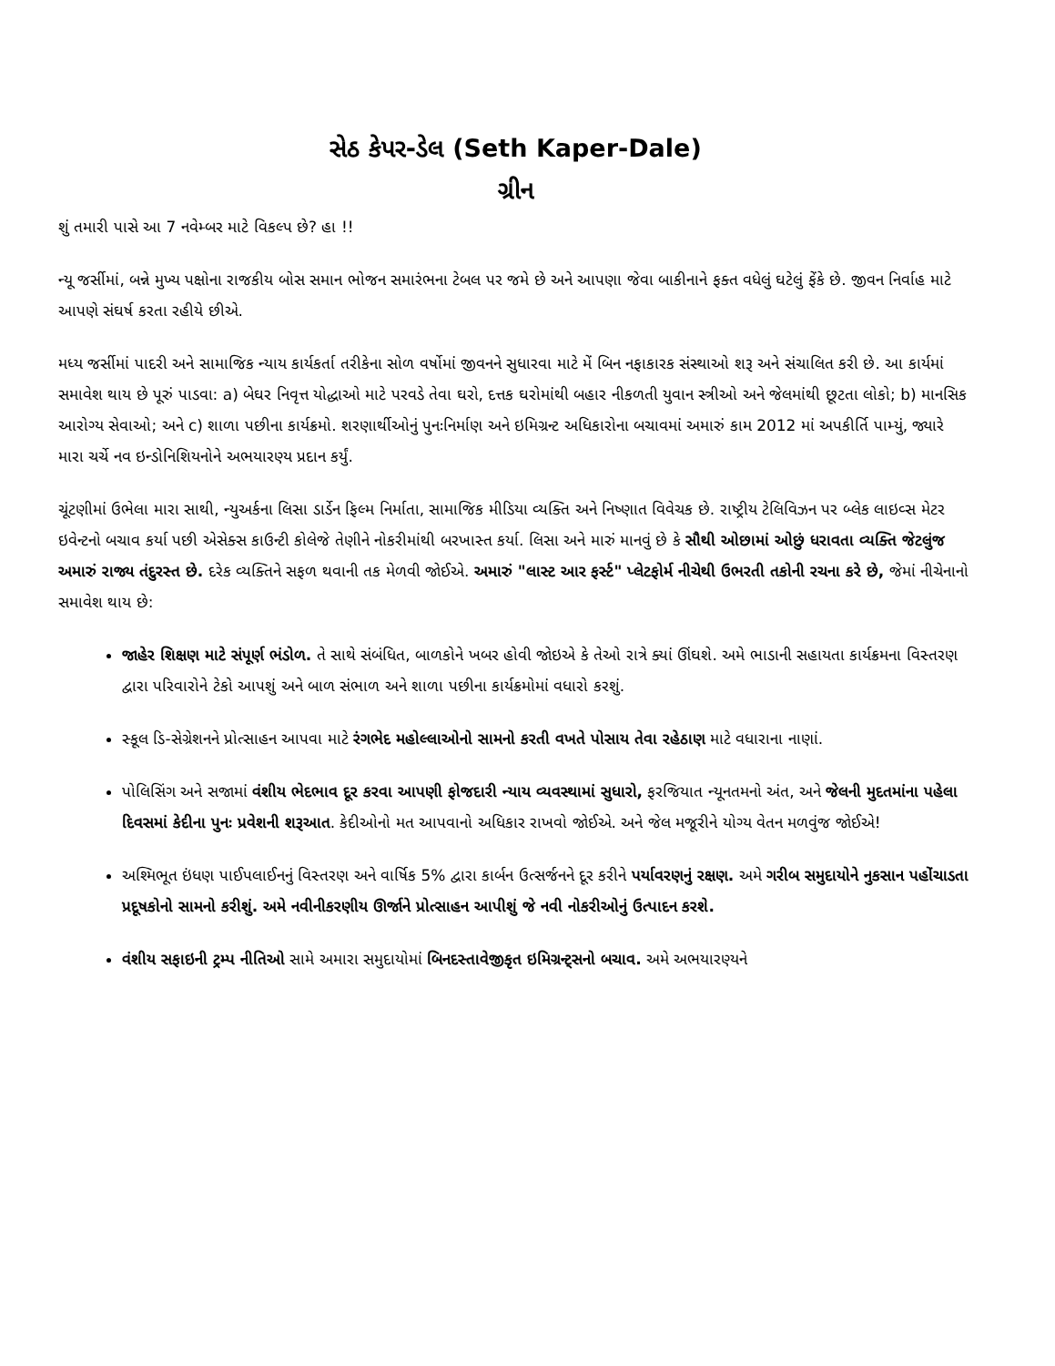સેઠ કેપર-ડેલ (Seth Kaper-Dale)
ગ્રીન
શું તમારી પાસે આ 7 નવેમ્બર માટે વિકલ્પ છે? હા !!
ન્યૂ જર્સીમાં, બન્ને મુખ્ય પક્ષોના રાજકીય બોસ સમાન ભોજન સમારંભના ટેબલ પર જમે છે અને આપણા જેવા બાકીનાને ફક્ત વધેલું ઘટેલું ફેંકે છે. જીવન નિર્વાહ માટે આપણે સંઘર્ષ કરતા રહીયે છીએ.
મધ્ય જર્સીમાં પાદરી અને સામાજિક ન્યાય કાર્યકર્તા તરીકેના સોળ વર્ષોમાં જીવનને સુધારવા માટે મેં બિન નફાકારક સંસ્થાઓ શરૂ અને સંચાલિત કરી છે. આ કાર્યમાં સમાવેશ થાય છે પૂરું પાડવા: a) બેઘર નિવૃત્ત યોદ્ધાઓ માટે પરવડે તેવા ઘરો, દત્તક ઘરોમાંથી બહાર નીકળતી યુવાન સ્ત્રીઓ અને જેલમાંથી છૂટતા લોકો; b) માનસિક આરોગ્ય સેવાઓ; અને c) શાળા પછીના કાર્યક્રમો. શરણાર્થીઓનું પુનઃનિર્માણ અને ઇમિગ્રન્ટ અધિકારોના બચાવમાં અમારું કામ 2012 માં અપકીર્તિ પામ્યું, જ્યારે મારા ચર્ચે નવ ઇન્ડોનિશિયનોને અભયારણ્ય પ્રદાન કર્યું.
ચૂંટણીમાં ઉભેલા મારા સાથી, ન્યુઅર્કના લિસા ડાર્ડેન ફિલ્મ નિર્માતા, સામાજિક મીડિયા વ્યક્તિ અને નિષ્ણાત વિવેચક છે. રાષ્ટ્રીય ટેલિવિઝન પર બ્લેક લાઇવ્સ મેટર ઇવેન્ટનો બચાવ કર્યા પછી એસેક્સ કાઉન્ટી કોલેજે તેણીને નોકરીમાંથી બરખાસ્ત કર્યા. લિસા અને મારું માનવું છે કે સૌથી ઓછામાં ઓછું ધરાવતા વ્યક્તિ જેટલુંજ અમારું રાજ્ય તંદુરસ્ત છે. દરેક વ્યક્તિને સફળ થવાની તક મેળવી જોઈએ. અમારું "લાસ્ટ આર ફર્સ્ટ" પ્લેટફોર્મ નીચેથી ઉભરતી તકોની રચના કરે છે, જેમાં નીચેનાનો સમાવેશ થાય છે:
જાહેર શિક્ષણ માટે સંપૂર્ણ ભંડોળ. તે સાથે સંબંધિત, બાળકોને ખબર હોવી જોઇએ કે તેઓ રાત્રે ક્યાં ઊંઘશે. અમે ભાડાની સહાયતા કાર્યક્રમના વિસ્તરણ દ્વારા પરિવારોને ટેકો આપશું અને બાળ સંભાળ અને શાળા પછીના કાર્યક્રમોમાં વધારો કરશું.
સ્કૂલ ડિ-સેગ્રેશનને પ્રોત્સાહન આપવા માટે રંગભેદ મહોલ્લાઓનો સામનો કરતી વખતે પોસાય તેવા રહેઠાણ માટે વધારાના નાણાં.
પોલિસિંગ અને સજામાં વંશીય ભેદભાવ દૂર કરવા આપણી ફોજદારી ન્યાય વ્યવસ્થામાં સુધારો, ફરજિયાત ન્યૂનતમનો અંત, અને જેલની મુદતમાંના પહેલા દિવસમાં કેદીના પુનઃ પ્રવેશની શરૂઆત. કેદીઓનો મત આપવાનો અધિકાર રાખવો જોઈએ. અને જેલ મજૂરીને યોગ્ય વેતન મળવુંજ જોઈએ!
અશ્મિભૂત ઇંધણ પાઈપલાઈનનું વિસ્તરણ અને વાર્ષિક 5% દ્વારા કાર્બન ઉત્સર્જનને દૂર કરીને પર્યાવરણનું રક્ષણ. અમે ગરીબ સમુદાયોને નુકસાન પહોંચાડતા પ્રદૂષકોનો સામનો કરીશું. અમે નવીનીકરણીય ઊર્જાને પ્રોત્સાહન આપીશું જે નવી નોકરીઓનું ઉત્પાદન કરશે.
વંશીય સફાઇની ટ્રમ્પ નીતિઓ સામે અમારા સમુદાયોમાં બિનદસ્તાવેજીકૃત ઇમિગ્રન્ટ્સનો બચાવ. અમે અભયારણ્યને